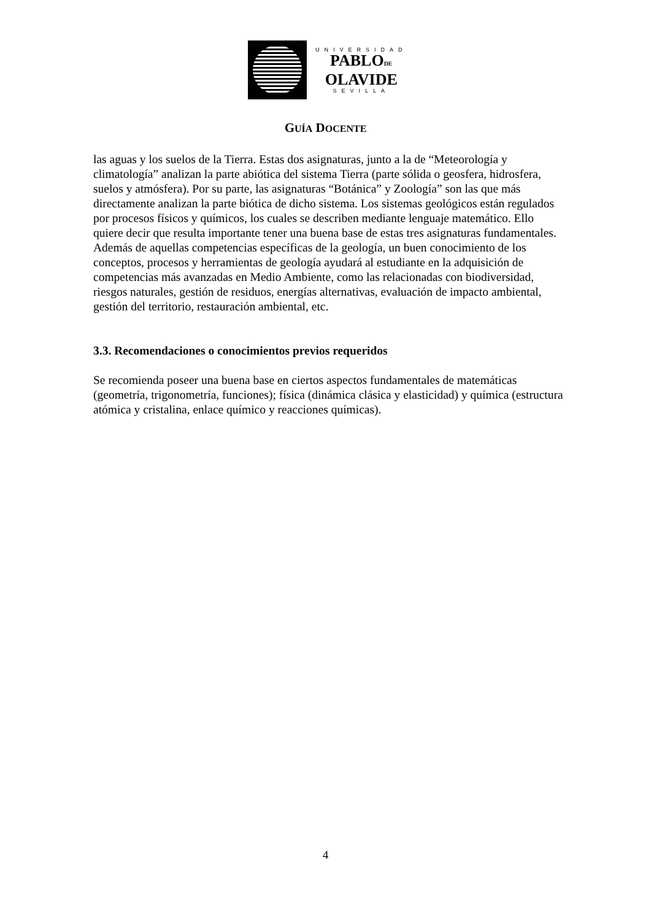UNIVERSIDAD
PABLODE
OLAVIDE
SEVILLA
GUÍA DOCENTE
las aguas y los suelos de la Tierra. Estas dos asignaturas, junto a la de “Meteorología y climatología” analizan la parte abiótica del sistema Tierra (parte sólida o geosfera, hidrosfera, suelos y atmósfera). Por su parte, las asignaturas “Botánica” y Zoología” son las que más directamente analizan la parte biótica de dicho sistema. Los sistemas geológicos están regulados por procesos físicos y químicos, los cuales se describen mediante lenguaje matemático. Ello quiere decir que resulta importante tener una buena base de estas tres asignaturas fundamentales. Además de aquellas competencias específicas de la geología, un buen conocimiento de los conceptos, procesos y herramientas de geología ayudará al estudiante en la adquisición de competencias más avanzadas en Medio Ambiente, como las relacionadas con biodiversidad, riesgos naturales, gestión de residuos, energías alternativas, evaluación de impacto ambiental, gestión del territorio, restauración ambiental, etc.
3.3. Recomendaciones o conocimientos previos requeridos
Se recomienda poseer una buena base en ciertos aspectos fundamentales de matemáticas (geometría, trigonometría, funciones); física (dinámica clásica y elasticidad) y química (estructura atómica y cristalina, enlace químico y reacciones químicas).
4